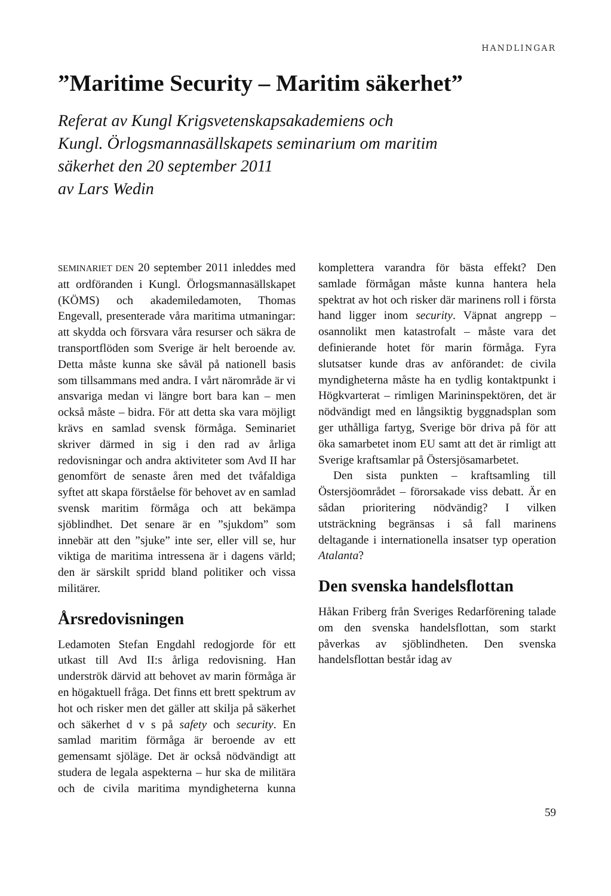HANDLINGAR
”Maritime Security – Maritim säkerhet”
Referat av Kungl Krigsvetenskapsakademiens och
Kungl. Örlogsmannasällskapets seminarium om maritim
säkerhet den 20 september 2011
av Lars Wedin
SEMINARIET DEN 20 september 2011 inleddes med att ordföranden i Kungl. Örlogsmannasällskapet (KÖMS) och akademiledamoten, Thomas Engevall, presenterade våra maritima utmaningar: att skydda och försvara våra resurser och säkra de transportflöden som Sverige är helt beroende av. Detta måste kunna ske såväl på nationell basis som tillsammans med andra. I vårt närområde är vi ansvariga medan vi längre bort bara kan – men också måste – bidra. För att detta ska vara möjligt krävs en samlad svensk förmåga. Seminariet skriver därmed in sig i den rad av årliga redovisningar och andra aktiviteter som Avd II har genomfört de senaste åren med det tvåfaldiga syftet att skapa förståelse för behovet av en samlad svensk maritim förmåga och att bekämpa sjöblindhet. Det senare är en ”sjukdom” som innebär att den ”sjuke” inte ser, eller vill se, hur viktiga de maritima intressena är i dagens värld; den är särskilt spridd bland politiker och vissa militärer.
Årsredovisningen
Ledamoten Stefan Engdahl redogjorde för ett utkast till Avd II:s årliga redovisning. Han underströk därvid att behovet av marin förmåga är en högaktuell fråga. Det finns ett brett spektrum av hot och risker men det gäller att skilja på säkerhet och säkerhet d v s på safety och security. En samlad maritim förmåga är beroende av ett gemensamt sjöläge. Det är också nödvändigt att studera de legala aspekterna – hur ska de militära och de civila maritima myndigheterna kunna komplettera varandra för bästa effekt? Den samlade förmågan måste kunna hantera hela spektrat av hot och risker där marinens roll i första hand ligger inom security. Väpnat angrepp – osannolikt men katastrofalt – måste vara det definierande hotet för marin förmåga. Fyra slutsatser kunde dras av anförandet: de civila myndigheterna måste ha en tydlig kontaktpunkt i Högkvarterat – rimligen Marininspektören, det är nödvändigt med en långsiktig byggnadsplan som ger uthålliga fartyg, Sverige bör driva på för att öka samarbetet inom EU samt att det är rimligt att Sverige kraftsamlar på Östersjösamarbetet.
Den sista punkten – kraftsamling till Östersjöområdet – förorsakade viss debatt. Är en sådan prioritering nödvändig? I vilken utsträckning begränsas i så fall marinens deltagande i internationella insatser typ operation Atalanta?
Den svenska handelsflottan
Håkan Friberg från Sveriges Redarförening talade om den svenska handelsflottan, som starkt påverkas av sjöblindheten. Den svenska handelsflottan består idag av
59